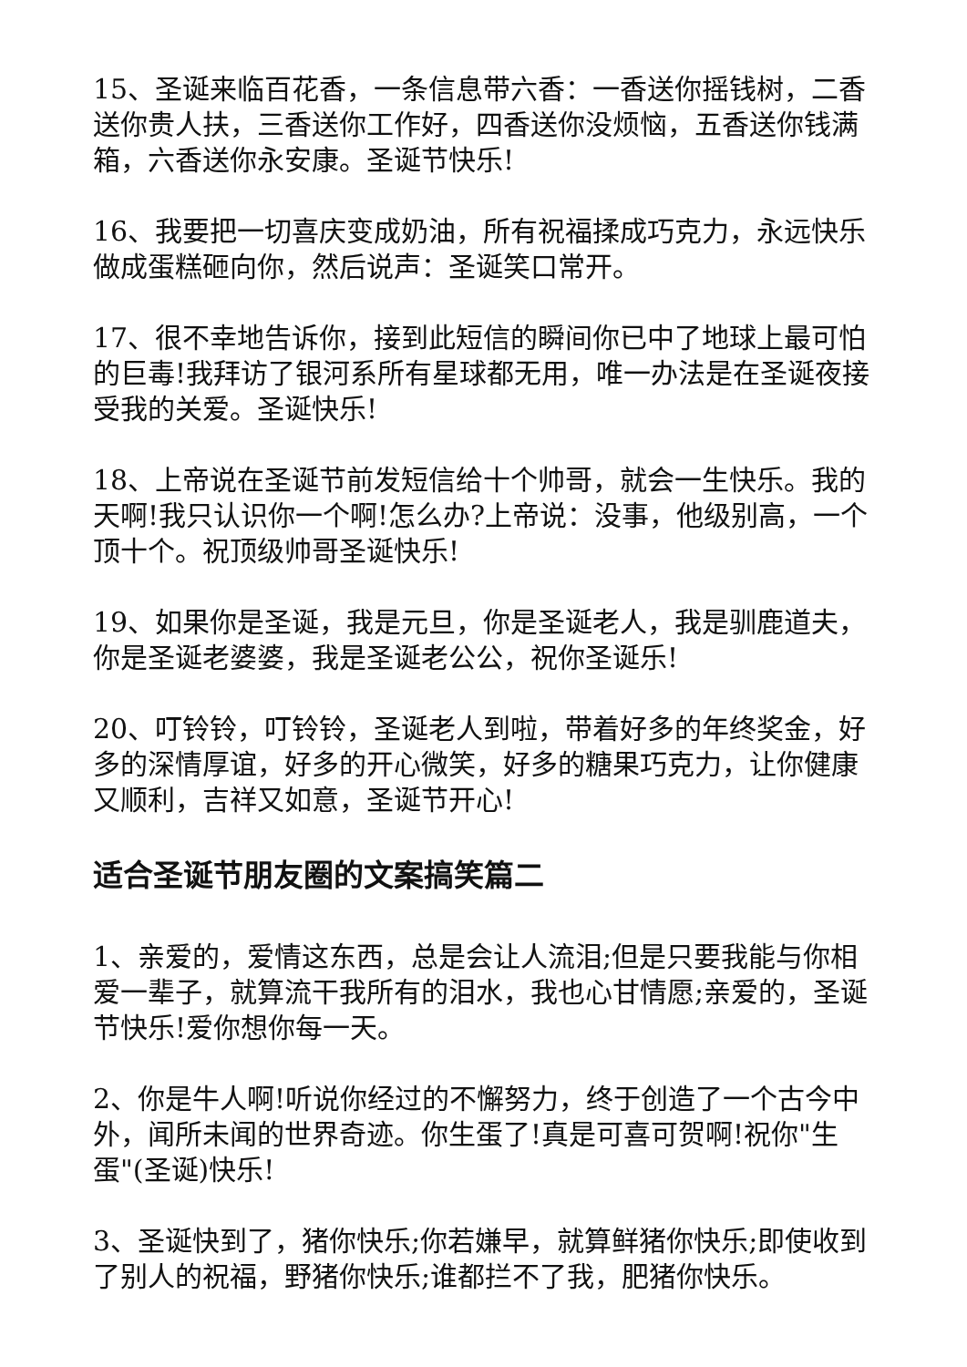15、圣诞来临百花香，一条信息带六香：一香送你摇钱树，二香送你贵人扶，三香送你工作好，四香送你没烦恼，五香送你钱满箱，六香送你永安康。圣诞节快乐!
16、我要把一切喜庆变成奶油，所有祝福揉成巧克力，永远快乐做成蛋糕砸向你，然后说声：圣诞笑口常开。
17、很不幸地告诉你，接到此短信的瞬间你已中了地球上最可怕的巨毒!我拜访了银河系所有星球都无用，唯一办法是在圣诞夜接受我的关爱。圣诞快乐!
18、上帝说在圣诞节前发短信给十个帅哥，就会一生快乐。我的天啊!我只认识你一个啊!怎么办?上帝说：没事，他级别高，一个顶十个。祝顶级帅哥圣诞快乐!
19、如果你是圣诞，我是元旦，你是圣诞老人，我是驯鹿道夫，你是圣诞老婆婆，我是圣诞老公公，祝你圣诞乐!
20、叮铃铃，叮铃铃，圣诞老人到啦，带着好多的年终奖金，好多的深情厚谊，好多的开心微笑，好多的糖果巧克力，让你健康又顺利，吉祥又如意，圣诞节开心!
适合圣诞节朋友圈的文案搞笑篇二
1、亲爱的，爱情这东西，总是会让人流泪;但是只要我能与你相爱一辈子，就算流干我所有的泪水，我也心甘情愿;亲爱的，圣诞节快乐!爱你想你每一天。
2、你是牛人啊!听说你经过的不懈努力，终于创造了一个古今中外，闻所未闻的世界奇迹。你生蛋了!真是可喜可贺啊!祝你"生蛋"(圣诞)快乐!
3、圣诞快到了，猪你快乐;你若嫌早，就算鲜猪你快乐;即使收到了别人的祝福，野猪你快乐;谁都拦不了我，肥猪你快乐。